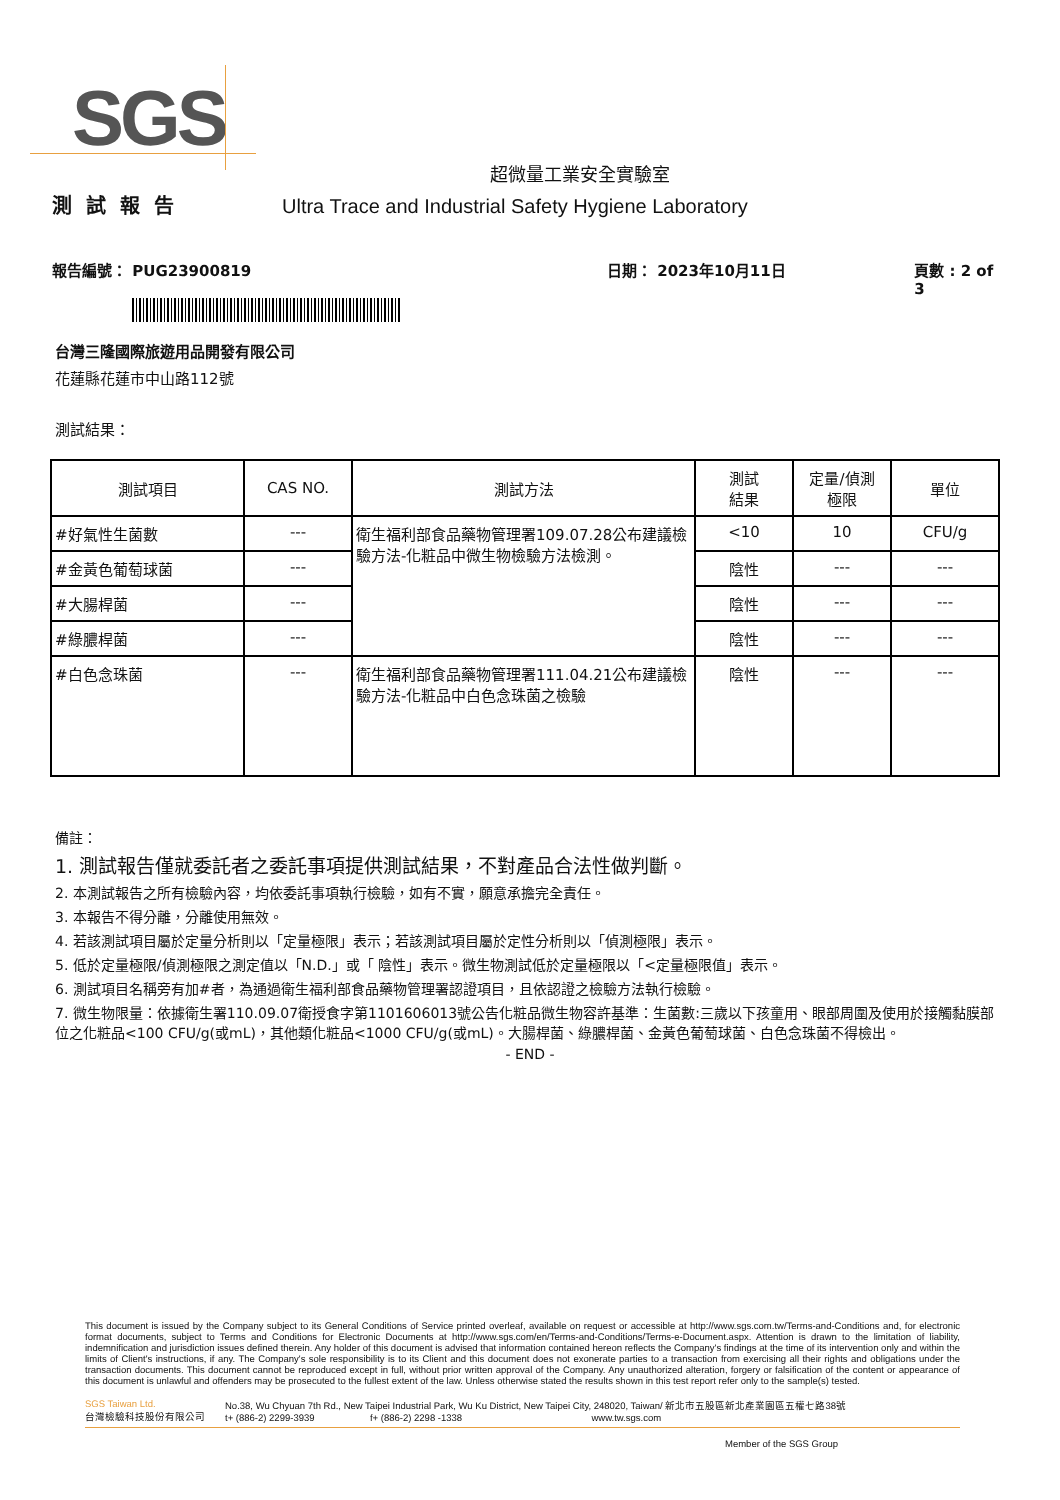SGS
超微量工業安全實驗室
測試報告 Ultra Trace and Industrial Safety Hygiene Laboratory
報告編號： PUG23900819 日期： 2023年10月11日 頁數 : 2 of 3
台灣三隆國際旅遊用品開發有限公司
花蓮縣花蓮市中山路112號
測試結果：
| 測試項目 | CAS NO. | 測試方法 | 測試 結果 | 定量/偵測 極限 | 單位 |
| --- | --- | --- | --- | --- | --- |
| #好氣性生菌數 | --- | 衛生福利部食品藥物管理署109.07.28公布建議檢驗方法-化粧品中微生物檢驗方法檢測。 | <10 | 10 | CFU/g |
| #金黃色葡萄球菌 | --- | | 陰性 | --- | --- |
| #大腸桿菌 | --- | | 陰性 | --- | --- |
| #綠膿桿菌 | --- | | 陰性 | --- | --- |
| #白色念珠菌 | --- | 衛生福利部食品藥物管理署111.04.21公布建議檢驗方法-化粧品中白色念珠菌之檢驗 | 陰性 | --- | --- |
備註：
1. 測試報告僅就委託者之委託事項提供測試結果，不對產品合法性做判斷。
2. 本測試報告之所有檢驗內容，均依委託事項執行檢驗，如有不實，願意承擔完全責任。
3. 本報告不得分離，分離使用無效。
4. 若該測試項目屬於定量分析則以「定量極限」表示；若該測試項目屬於定性分析則以「偵測極限」表示。
5. 低於定量極限/偵測極限之測定值以「N.D.」或「 陰性」表示。微生物測試低於定量極限以「<定量極限值」表示。
6. 測試項目名稱旁有加#者，為通過衛生福利部食品藥物管理署認證項目，且依認證之檢驗方法執行檢驗。
7. 微生物限量：依據衛生署110.09.07衛授食字第1101606013號公告化粧品微生物容許基準：生菌數:三歲以下孩童用、眼部周圍及使用於接觸黏膜部位之化粧品<100 CFU/g(或mL)，其他類化粧品<1000 CFU/g(或mL)。大腸桿菌、綠膿桿菌、金黃色葡萄球菌、白色念珠菌不得檢出。
- END -
This document is issued by the Company subject to its General Conditions of Service printed overleaf, available on request or accessible at http://www.sgs.com.tw/Terms-and-Conditions and, for electronic format documents, subject to Terms and Conditions for Electronic Documents at http://www.sgs.com/en/Terms-and-Conditions/Terms-e-Document.aspx. Attention is drawn to the limitation of liability, indemnification and jurisdiction issues defined therein. Any holder of this document is advised that information contained hereon reflects the Company's findings at the time of its intervention only and within the limits of Client's instructions, if any. The Company's sole responsibility is to its Client and this document does not exonerate parties to a transaction from exercising all their rights and obligations under the transaction documents. This document cannot be reproduced except in full, without prior written approval of the Company. Any unauthorized alteration, forgery or falsification of the content or appearance of this document is unlawful and offenders may be prosecuted to the fullest extent of the law. Unless otherwise stated the results shown in this test report refer only to the sample(s) tested.
SGS Taiwan Ltd.
台灣檢驗科技股份有限公司
No.38, Wu Chyuan 7th Rd., New Taipei Industrial Park, Wu Ku District, New Taipei City, 248020, Taiwan/ 新北市五股區新北產業園區五權七路38號
t+ (886-2) 2299-3939 f+ (886-2) 2298 -1338 www.tw.sgs.com
Member of the SGS Group